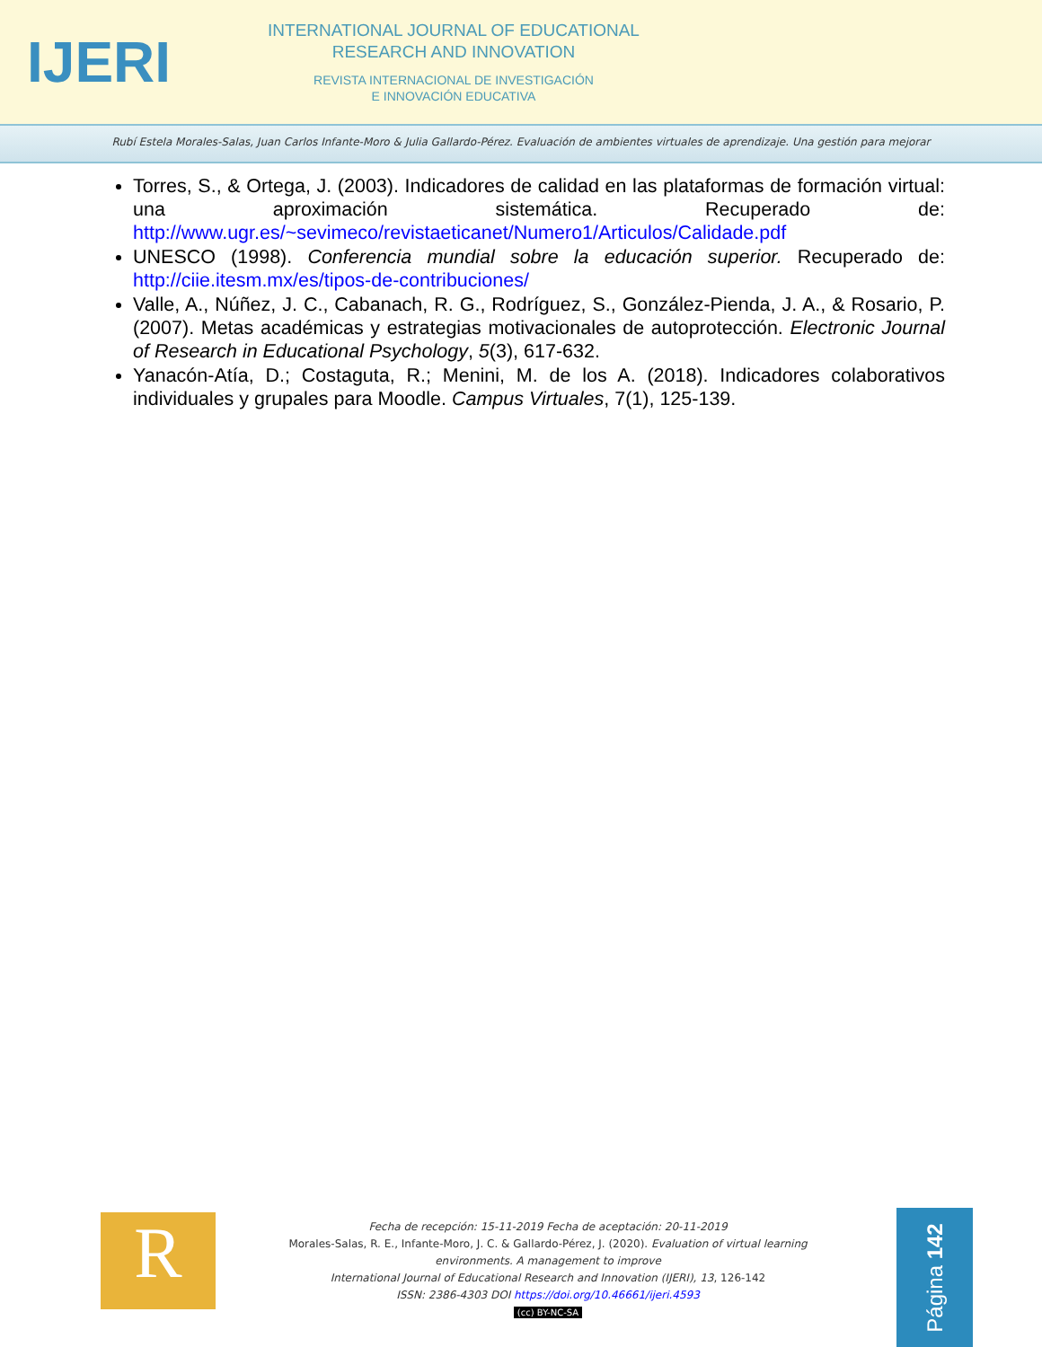IJERI
INTERNATIONAL JOURNAL OF EDUCATIONAL
RESEARCH AND INNOVATION
REVISTA INTERNACIONAL DE INVESTIGACIÓN
E INNOVACIÓN EDUCATIVA
Rubí Estela Morales-Salas, Juan Carlos Infante-Moro & Julia Gallardo-Pérez. Evaluación de ambientes virtuales de aprendizaje. Una gestión para mejorar
Torres, S., & Ortega, J. (2003). Indicadores de calidad en las plataformas de formación virtual: una aproximación sistemática. Recuperado de: http://www.ugr.es/~sevimeco/revistaeticanet/Numero1/Articulos/Calidade.pdf
UNESCO (1998). Conferencia mundial sobre la educación superior. Recuperado de: http://ciie.itesm.mx/es/tipos-de-contribuciones/
Valle, A., Núñez, J. C., Cabanach, R. G., Rodríguez, S., González-Pienda, J. A., & Rosario, P. (2007). Metas académicas y estrategias motivacionales de autoprotección. Electronic Journal of Research in Educational Psychology, 5(3), 617-632.
Yanacón-Atía, D.; Costaguta, R.; Menini, M. de los A. (2018). Indicadores colaborativos individuales y grupales para Moodle. Campus Virtuales, 7(1), 125-139.
R
Fecha de recepción: 15-11-2019 Fecha de aceptación: 20-11-2019
Morales-Salas, R. E., Infante-Moro, J. C. & Gallardo-Pérez, J. (2020). Evaluation of virtual learning environments. A management to improve
International Journal of Educational Research and Innovation (IJERI), 13, 126-142
ISSN: 2386-4303 DOI https://doi.org/10.46661/ijeri.4593
(cc) BY-NC-SA
Página 142